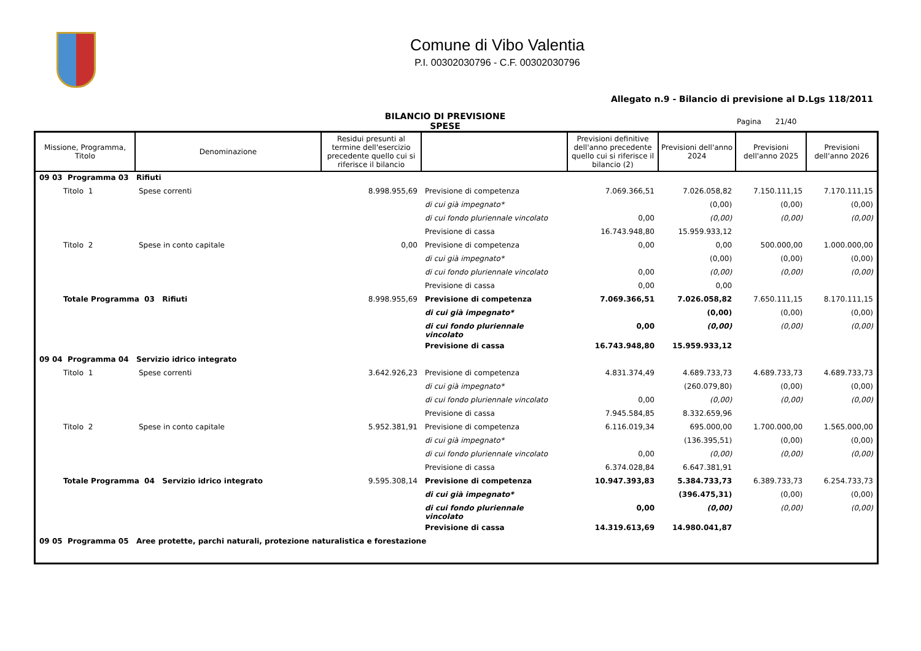Comune di Vibo Valentia
P.I. 00302030796 - C.F. 00302030796
Allegato n.9 - Bilancio di previsione al D.Lgs 118/2011
BILANCIO DI PREVISIONE
SPESE
Pagina 21/40
| Missione, Programma, Titolo | Denominazione | Residui presunti al termine dell'esercizio precedente quello cui si riferisce il bilancio | | Previsioni definitive dell'anno precedente quello cui si riferisce il bilancio (2) | Previsioni dell'anno 2024 | Previsioni dell'anno 2025 | Previsioni dell'anno 2026 |
| --- | --- | --- | --- | --- | --- | --- | --- |
| 09 03 Programma 03 Rifiuti | | | | | | | |
| Titolo 1 | Spese correnti | 8.998.955,69 | Previsione di competenza | 7.069.366,51 | 7.026.058,82 | 7.150.111,15 | 7.170.111,15 |
| | | | di cui già impegnato* | | (0,00) | (0,00) | (0,00) |
| | | | di cui fondo pluriennale vincolato | 0,00 | (0,00) | (0,00) | (0,00) |
| | | | Previsione di cassa | 16.743.948,80 | 15.959.933,12 | | |
| Titolo 2 | Spese in conto capitale | 0,00 | Previsione di competenza | 0,00 | 0,00 | 500.000,00 | 1.000.000,00 |
| | | | di cui già impegnato* | | (0,00) | (0,00) | (0,00) |
| | | | di cui fondo pluriennale vincolato | 0,00 | (0,00) | (0,00) | (0,00) |
| | | | Previsione di cassa | 0,00 | 0,00 | | |
| Totale Programma 03 Rifiuti | | 8.998.955,69 | Previsione di competenza | 7.069.366,51 | 7.026.058,82 | 7.650.111,15 | 8.170.111,15 |
| | | | di cui già impegnato* | | (0,00) | (0,00) | (0,00) |
| | | | di cui fondo pluriennale vincolato | 0,00 | (0,00) | (0,00) | (0,00) |
| | | | Previsione di cassa | 16.743.948,80 | 15.959.933,12 | | |
| 09 04 Programma 04 Servizio idrico integrato | | | | | | | |
| Titolo 1 | Spese correnti | 3.642.926,23 | Previsione di competenza | 4.831.374,49 | 4.689.733,73 | 4.689.733,73 | 4.689.733,73 |
| | | | di cui già impegnato* | | (260.079,80) | (0,00) | (0,00) |
| | | | di cui fondo pluriennale vincolato | 0,00 | (0,00) | (0,00) | (0,00) |
| | | | Previsione di cassa | 7.945.584,85 | 8.332.659,96 | | |
| Titolo 2 | Spese in conto capitale | 5.952.381,91 | Previsione di competenza | 6.116.019,34 | 695.000,00 | 1.700.000,00 | 1.565.000,00 |
| | | | di cui già impegnato* | | (136.395,51) | (0,00) | (0,00) |
| | | | di cui fondo pluriennale vincolato | 0,00 | (0,00) | (0,00) | (0,00) |
| | | | Previsione di cassa | 6.374.028,84 | 6.647.381,91 | | |
| Totale Programma 04 Servizio idrico integrato | | 9.595.308,14 | Previsione di competenza | 10.947.393,83 | 5.384.733,73 | 6.389.733,73 | 6.254.733,73 |
| | | | di cui già impegnato* | | (396.475,31) | (0,00) | (0,00) |
| | | | di cui fondo pluriennale vincolato | 0,00 | (0,00) | (0,00) | (0,00) |
| | | | Previsione di cassa | 14.319.613,69 | 14.980.041,87 | | |
| 09 05 Programma 05 Aree protette, parchi naturali, protezione naturalistica e forestazione | | | | | | | |